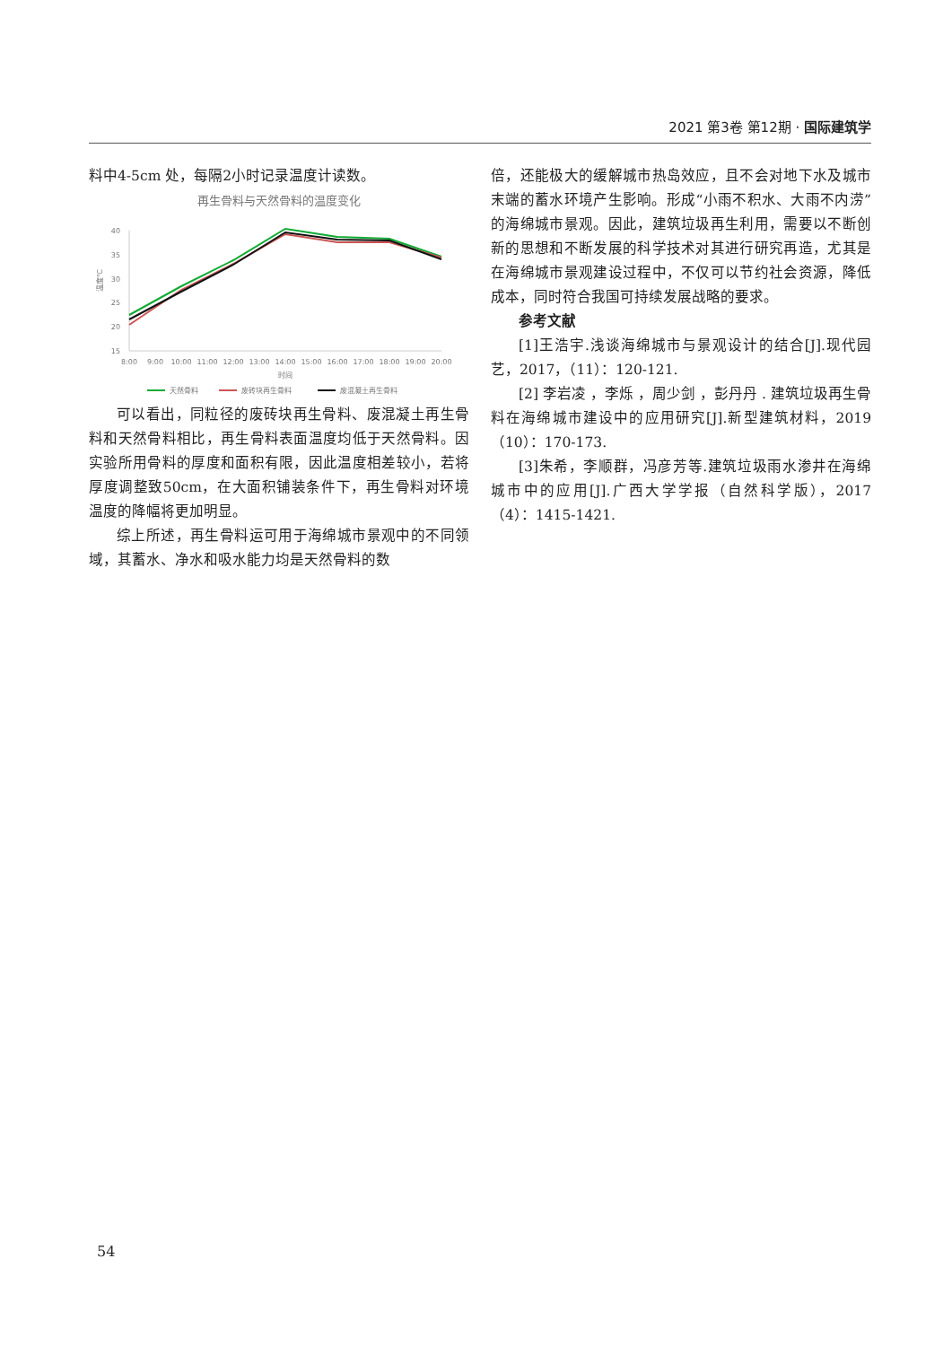2021 第3卷 第12期 · 国际建筑学
料中4-5cm 处，每隔2小时记录温度计读数。
再生骨料与天然骨料的温度变化
40
35
30
25
20
15
温度℃
8:00
9:00
10:00
11:00
12:00
13:00
14:00
15:00
16:00
17:00
18:00
19:00
20:00
时间
天然骨料
废砖块再生骨料
废混凝土再生骨料
可以看出，同粒径的废砖块再生骨料、废混凝土再生骨料和天然骨料相比，再生骨料表面温度均低于天然骨料。因实验所用骨料的厚度和面积有限，因此温度相差较小，若将厚度调整致50cm，在大面积铺装条件下，再生骨料对环境温度的降幅将更加明显。
综上所述，再生骨料运可用于海绵城市景观中的不同领域，其蓄水、净水和吸水能力均是天然骨料的数
倍，还能极大的缓解城市热岛效应，且不会对地下水及城市末端的蓄水环境产生影响。形成“小雨不积水、大雨不内涝”的海绵城市景观。因此，建筑垃圾再生利用，需要以不断创新的思想和不断发展的科学技术对其进行研究再造，尤其是在海绵城市景观建设过程中，不仅可以节约社会资源，降低成本，同时符合我国可持续发展战略的要求。
参考文献
[1]王浩宇.浅谈海绵城市与景观设计的结合[J].现代园艺，2017，（11）：120-121.
[2] 李岩凌 ，李烁 ，周少剑 ，彭丹丹 . 建筑垃圾再生骨料在海绵城市建设中的应用研究[J].新型建筑材料，2019（10）：170-173.
[3]朱希，李顺群，冯彦芳等.建筑垃圾雨水渗井在海绵城市中的应用[J].广西大学学报（自然科学版），2017（4）：1415-1421.
54